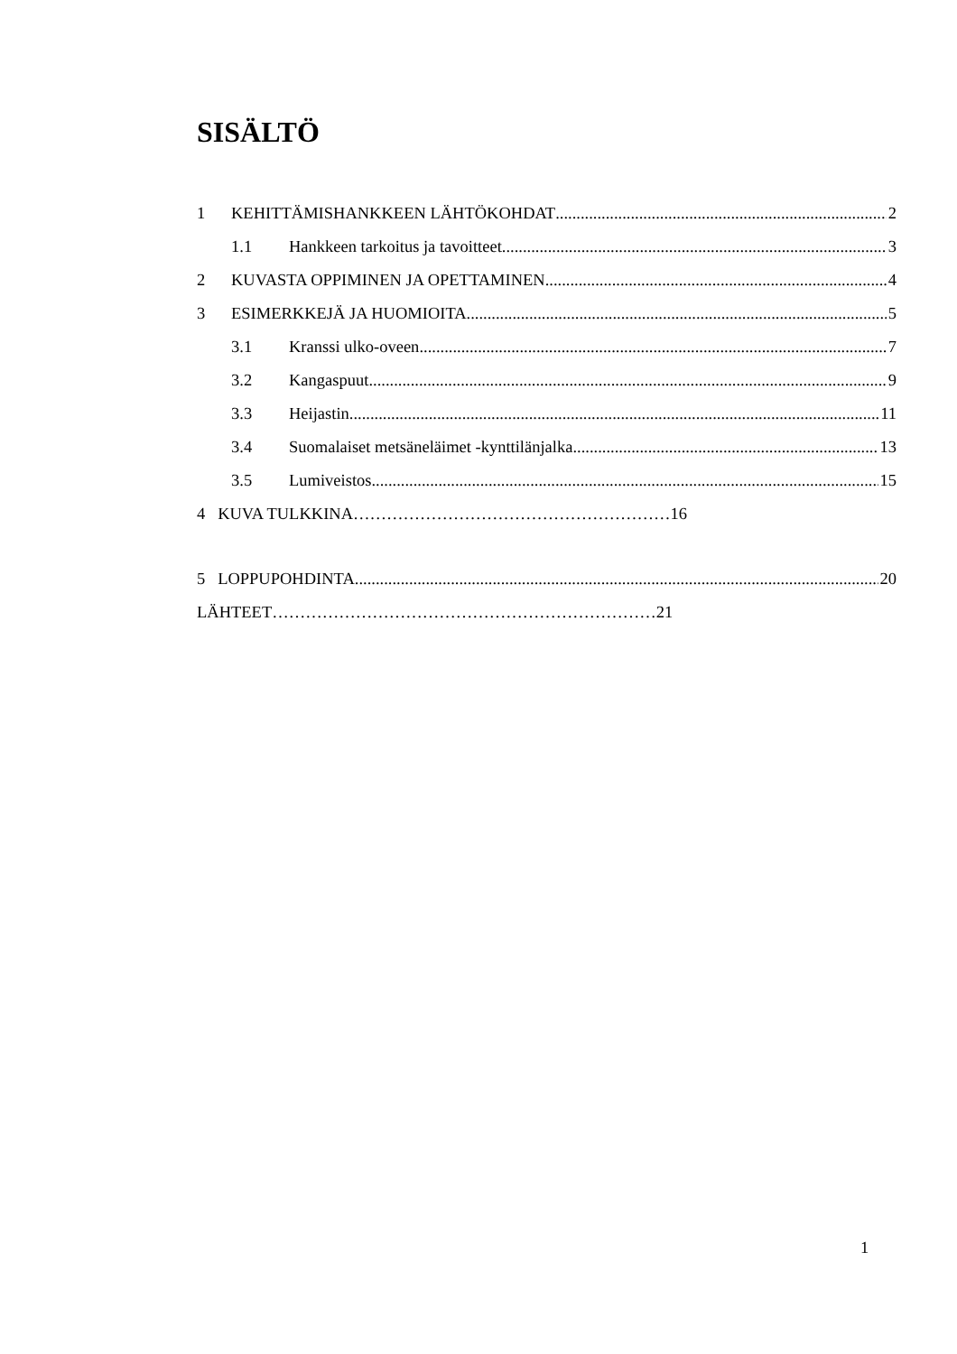SISÄLTÖ
1 KEHITTÄMISHANKKEEN LÄHTÖKOHDAT 2
1.1 Hankkeen tarkoitus ja tavoitteet 3
2 KUVASTA OPPIMINEN JA OPETTAMINEN 4
3 ESIMERKKEJÄ JA HUOMIOITA 5
3.1 Kranssi ulko-oveen 7
3.2 Kangaspuut 9
3.3 Heijastin 11
3.4 Suomalaiset metsäneläimet -kynttilänjalka 13
3.5 Lumiveistos 15
4 KUVA TULKKINA…………………………………………………16
5 LOPPUPOHDINTA 20
LÄHTEET……………………………………………………………21
1